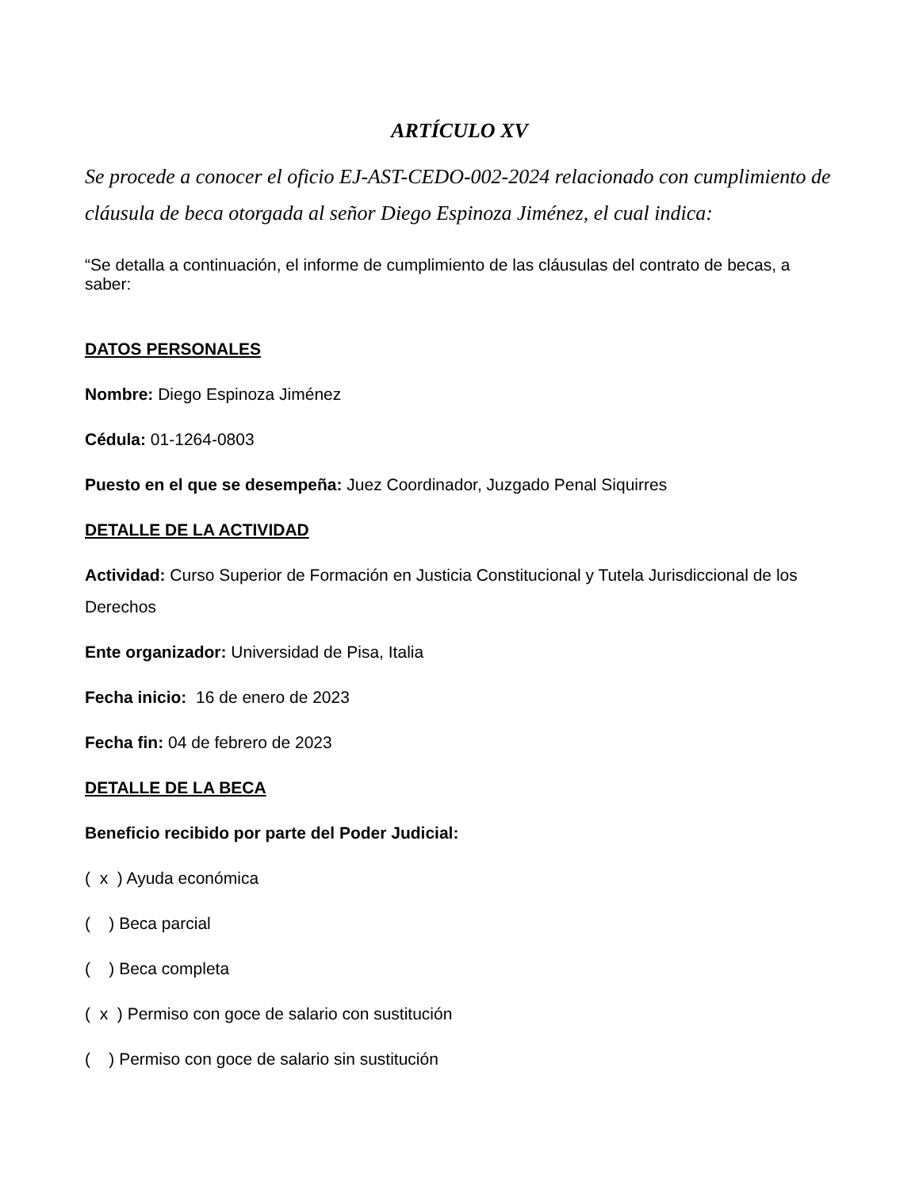ARTÍCULO XV
Se procede a conocer el oficio EJ-AST-CEDO-002-2024 relacionado con cumplimiento de cláusula de beca otorgada al señor Diego Espinoza Jiménez, el cual indica:
“Se detalla a continuación, el informe de cumplimiento de las cláusulas del contrato de becas, a saber:
DATOS PERSONALES
Nombre: Diego Espinoza Jiménez
Cédula: 01-1264-0803
Puesto en el que se desempeña: Juez Coordinador, Juzgado Penal Siquirres
DETALLE DE LA ACTIVIDAD
Actividad: Curso Superior de Formación en Justicia Constitucional y Tutela Jurisdiccional de los Derechos
Ente organizador: Universidad de Pisa, Italia
Fecha inicio: 16 de enero de 2023
Fecha fin: 04 de febrero de 2023
DETALLE DE LA BECA
Beneficio recibido por parte del Poder Judicial:
( x ) Ayuda económica
( ) Beca parcial
( ) Beca completa
( x ) Permiso con goce de salario con sustitución
( ) Permiso con goce de salario sin sustitución